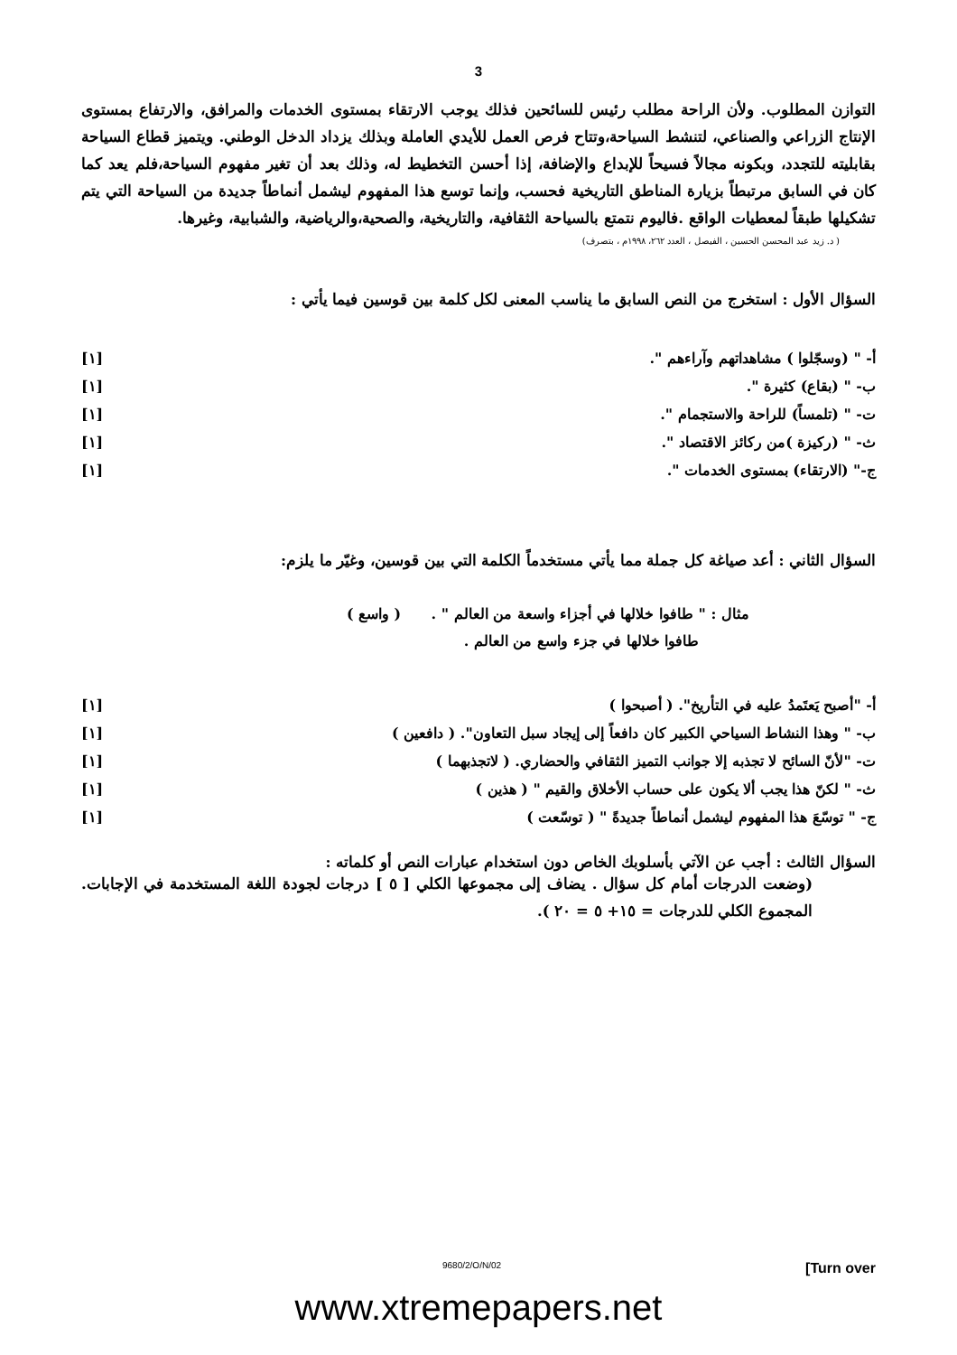3
التوازن المطلوب. ولأن الراحة مطلب رئيس للسائحين فذلك يوجب الارتقاء بمستوى الخدمات والمرافق، والارتفاع بمستوى الإنتاج الزراعي والصناعي، لتنشط السياحة،وتتاح فرص العمل للأيدي العاملة وبذلك يزداد الدخل الوطني. ويتميز قطاع السياحة بقابليته للتجدد، وبكونه مجالاً فسيحاً للإبداع والإضافة، إذا أحسن التخطيط له، وذلك بعد أن تغير مفهوم السياحة،فلم يعد كما كان في السابق مرتبطاً بزيارة المناطق التاريخية فحسب، وإنما توسع هذا المفهوم ليشمل أنماطاً جديدة من السياحة التي يتم تشكيلها طبقاً لمعطيات الواقع .فاليوم نتمتع بالسياحة الثقافية، والتاريخية، والصحية،والرياضية، والشبابية، وغيرها.
( د. زيد عبد المحسن الحسين ، الفيصل ، العدد ٢٦٢، ١٩٩٨م ، بتصرف)
السؤال الأول : استخرج من النص السابق ما يناسب المعنى لكل كلمة بين قوسين فيما يأتي :
أ- " (وسجّلوا ) مشاهداتهم وآراءهم ". [١]
ب- " (بقاع) كثيرة ". [١]
ت- " (تلمساً) للراحة والاستجمام ". [١]
ث- " (ركيزة )من ركائز الاقتصاد ". [١]
ج-" (الارتقاء) بمستوى الخدمات ". [١]
السؤال الثاني : أعد صياغة كل جملة مما يأتي مستخدماً الكلمة التي بين قوسين، وغيّر ما يلزم:
مثال : " طافوا خلالها في أجزاء واسعة من العالم " . ( واسع )
طافوا خلالها في جزء واسع من العالم .
أ- "أصبح يَعتَمدُ عليه في التأريخ". ( أصبحوا ) [١]
ب- " وهذا النشاط السياحي الكبير كان دافعاً إلى إيجاد سبل التعاون". ( دافعين ) [١]
ت- "لأنّ السائح لا تجذبه إلا جوانب التميز الثقافي والحضاري. ( لاتجذبهما ) [١]
ث- " لكنّ هذا يجب ألا يكون على حساب الأخلاق والقيم " ( هذين ) [١]
ج- " توسّعَ هذا المفهوم ليشمل أنماطاً جديدةً " ( توسّعت ) [١]
السؤال الثالث : أجب عن الآتي بأسلوبك الخاص دون استخدام عبارات النص أو كلماته :
(وضعت الدرجات أمام كل سؤال . يضاف إلى مجموعها الكلي [ ٥ ] درجات لجودة اللغة المستخدمة في الإجابات. المجموع الكلي للدرجات = ١٥+ ٥ = ٢٠ ).
9680/2/O/N/02 [Turn over
www.xtremepapers.net